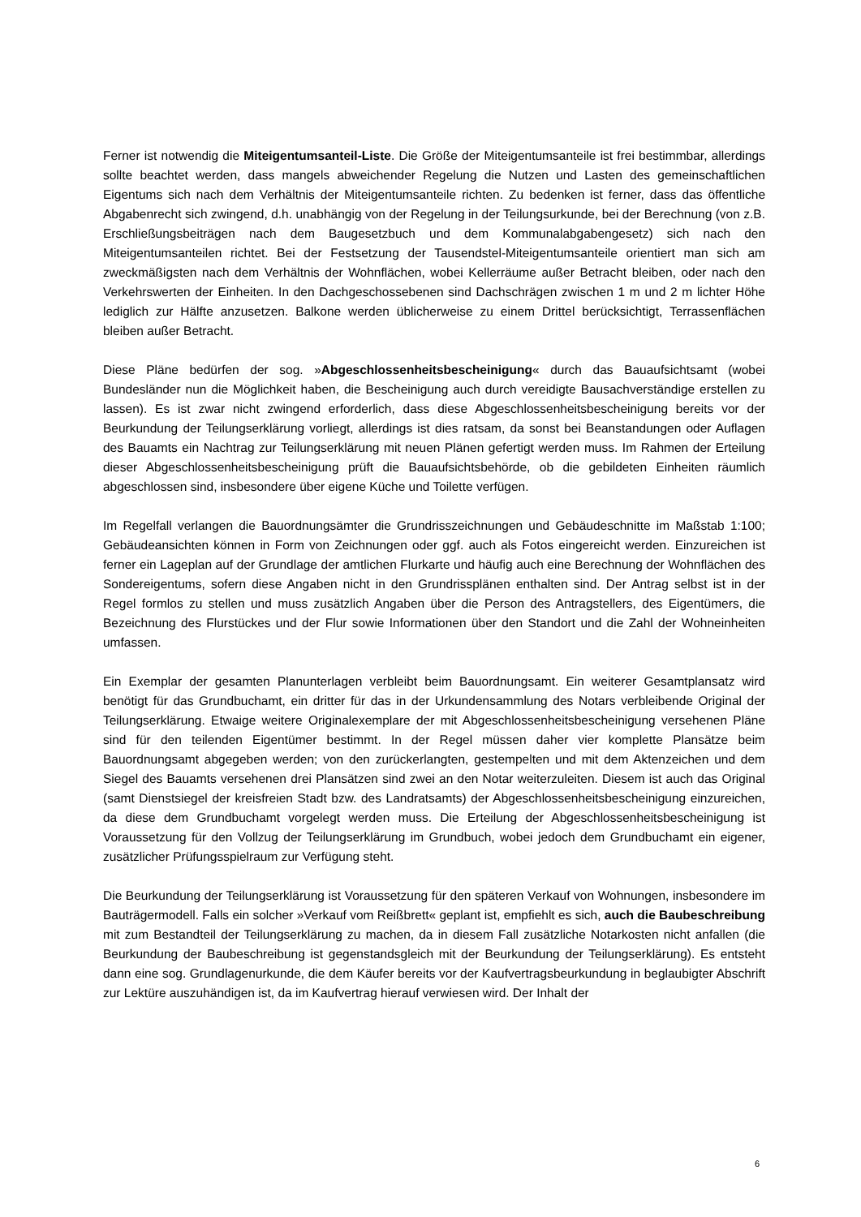Ferner ist notwendig die Miteigentumsanteil-Liste. Die Größe der Miteigentumsanteile ist frei bestimmbar, allerdings sollte beachtet werden, dass mangels abweichender Regelung die Nutzen und Lasten des gemeinschaftlichen Eigentums sich nach dem Verhältnis der Miteigentumsanteile richten. Zu bedenken ist ferner, dass das öffentliche Abgabenrecht sich zwingend, d.h. unabhängig von der Regelung in der Teilungsurkunde, bei der Berechnung (von z.B. Erschließungsbeiträgen nach dem Baugesetzbuch und dem Kommunalabgabengesetz) sich nach den Miteigentumsanteilen richtet. Bei der Festsetzung der Tausendstel-Miteigentumsanteile orientiert man sich am zweckmäßigsten nach dem Verhältnis der Wohnflächen, wobei Kellerräume außer Betracht bleiben, oder nach den Verkehrswerten der Einheiten. In den Dachgeschossebenen sind Dachschrägen zwischen 1 m und 2 m lichter Höhe lediglich zur Hälfte anzusetzen. Balkone werden üblicherweise zu einem Drittel berücksichtigt, Terrassenflächen bleiben außer Betracht.
Diese Pläne bedürfen der sog. »Abgeschlossenheitsbescheinigung« durch das Bauaufsichtsamt (wobei Bundesländer nun die Möglichkeit haben, die Bescheinigung auch durch vereidigte Bausachverständige erstellen zu lassen). Es ist zwar nicht zwingend erforderlich, dass diese Abgeschlossenheitsbescheinigung bereits vor der Beurkundung der Teilungserklärung vorliegt, allerdings ist dies ratsam, da sonst bei Beanstandungen oder Auflagen des Bauamts ein Nachtrag zur Teilungserklärung mit neuen Plänen gefertigt werden muss. Im Rahmen der Erteilung dieser Abgeschlossenheitsbescheinigung prüft die Bauaufsichtsbehörde, ob die gebildeten Einheiten räumlich abgeschlossen sind, insbesondere über eigene Küche und Toilette verfügen.
Im Regelfall verlangen die Bauordnungsämter die Grundrisszeichnungen und Gebäudeschnitte im Maßstab 1:100; Gebäudeansichten können in Form von Zeichnungen oder ggf. auch als Fotos eingereicht werden. Einzureichen ist ferner ein Lageplan auf der Grundlage der amtlichen Flurkarte und häufig auch eine Berechnung der Wohnflächen des Sondereigentums, sofern diese Angaben nicht in den Grundrissplänen enthalten sind. Der Antrag selbst ist in der Regel formlos zu stellen und muss zusätzlich Angaben über die Person des Antragstellers, des Eigentümers, die Bezeichnung des Flurstückes und der Flur sowie Informationen über den Standort und die Zahl der Wohneinheiten umfassen.
Ein Exemplar der gesamten Planunterlagen verbleibt beim Bauordnungsamt. Ein weiterer Gesamtplansatz wird benötigt für das Grundbuchamt, ein dritter für das in der Urkundensammlung des Notars verbleibende Original der Teilungserklärung. Etwaige weitere Originalexemplare der mit Abgeschlossenheitsbescheinigung versehenen Pläne sind für den teilenden Eigentümer bestimmt. In der Regel müssen daher vier komplette Plansätze beim Bauordnungsamt abgegeben werden; von den zurückerlangten, gestempelten und mit dem Aktenzeichen und dem Siegel des Bauamts versehenen drei Plansätzen sind zwei an den Notar weiterzuleiten. Diesem ist auch das Original (samt Dienstsiegel der kreisfreien Stadt bzw. des Landratsamts) der Abgeschlossenheitsbescheinigung einzureichen, da diese dem Grundbuchamt vorgelegt werden muss. Die Erteilung der Abgeschlossenheitsbescheinigung ist Voraussetzung für den Vollzug der Teilungserklärung im Grundbuch, wobei jedoch dem Grundbuchamt ein eigener, zusätzlicher Prüfungsspielraum zur Verfügung steht.
Die Beurkundung der Teilungserklärung ist Voraussetzung für den späteren Verkauf von Wohnungen, insbesondere im Bauträgermodell. Falls ein solcher »Verkauf vom Reißbrett« geplant ist, empfiehlt es sich, auch die Baubeschreibung mit zum Bestandteil der Teilungserklärung zu machen, da in diesem Fall zusätzliche Notarkosten nicht anfallen (die Beurkundung der Baubeschreibung ist gegenstandsgleich mit der Beurkundung der Teilungserklärung). Es entsteht dann eine sog. Grundlagenurkunde, die dem Käufer bereits vor der Kaufvertragsbeurkundung in beglaubigter Abschrift zur Lektüre auszuhändigen ist, da im Kaufvertrag hierauf verwiesen wird. Der Inhalt der
6